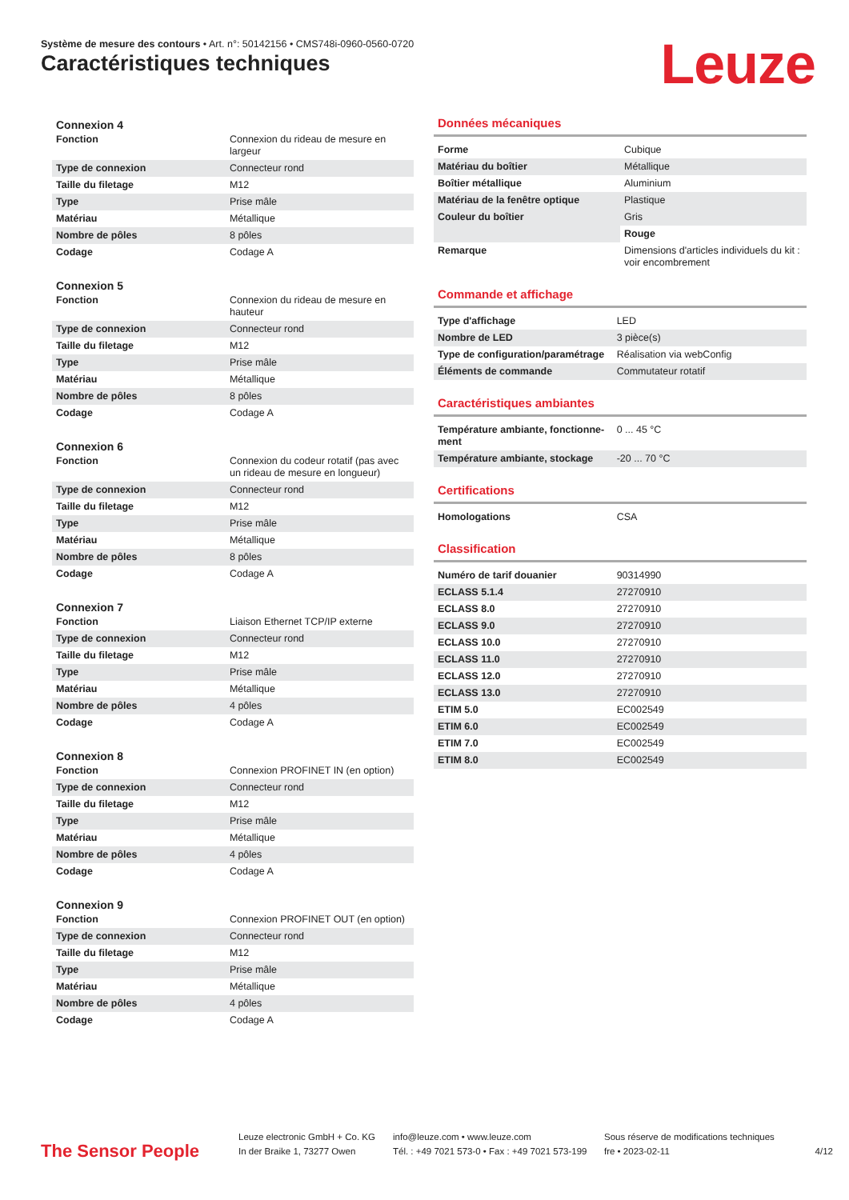Système de mesure des contours • Art. n°: 50142156 • CMS748i-0960-0560-0720
Caractéristiques techniques Leuze
Connexion 4
| Fonction | Connexion du rideau de mesure en largeur |
| Type de connexion | Connecteur rond |
| Taille du filetage | M12 |
| Type | Prise mâle |
| Matériau | Métallique |
| Nombre de pôles | 8 pôles |
| Codage | Codage A |
Connexion 5
| Fonction | Connexion du rideau de mesure en hauteur |
| Type de connexion | Connecteur rond |
| Taille du filetage | M12 |
| Type | Prise mâle |
| Matériau | Métallique |
| Nombre de pôles | 8 pôles |
| Codage | Codage A |
Connexion 6
| Fonction | Connexion du codeur rotatif (pas avec un rideau de mesure en longueur) |
| Type de connexion | Connecteur rond |
| Taille du filetage | M12 |
| Type | Prise mâle |
| Matériau | Métallique |
| Nombre de pôles | 8 pôles |
| Codage | Codage A |
Connexion 7
| Fonction | Liaison Ethernet TCP/IP externe |
| Type de connexion | Connecteur rond |
| Taille du filetage | M12 |
| Type | Prise mâle |
| Matériau | Métallique |
| Nombre de pôles | 4 pôles |
| Codage | Codage A |
Connexion 8
| Fonction | Connexion PROFINET IN (en option) |
| Type de connexion | Connecteur rond |
| Taille du filetage | M12 |
| Type | Prise mâle |
| Matériau | Métallique |
| Nombre de pôles | 4 pôles |
| Codage | Codage A |
Connexion 9
| Fonction | Connexion PROFINET OUT (en option) |
| Type de connexion | Connecteur rond |
| Taille du filetage | M12 |
| Type | Prise mâle |
| Matériau | Métallique |
| Nombre de pôles | 4 pôles |
| Codage | Codage A |
Données mécaniques
| Forme | Cubique |
| Matériau du boîtier | Métallique |
| Boîtier métallique | Aluminium |
| Matériau de la fenêtre optique | Plastique |
| Couleur du boîtier | Gris |
| | Rouge |
| Remarque | Dimensions d'articles individuels du kit : voir encombrement |
Commande et affichage
| Type d'affichage | LED |
| Nombre de LED | 3 pièce(s) |
| Type de configuration/paramétrage | Réalisation via webConfig |
| Éléments de commande | Commutateur rotatif |
Caractéristiques ambiantes
| Température ambiante, fonctionne-ment | 0 ... 45 °C |
| Température ambiante, stockage | -20 ... 70 °C |
Certifications
| Homologations | CSA |
Classification
| Numéro de tarif douanier | 90314990 |
| ECLASS 5.1.4 | 27270910 |
| ECLASS 8.0 | 27270910 |
| ECLASS 9.0 | 27270910 |
| ECLASS 10.0 | 27270910 |
| ECLASS 11.0 | 27270910 |
| ECLASS 12.0 | 27270910 |
| ECLASS 13.0 | 27270910 |
| ETIM 5.0 | EC002549 |
| ETIM 6.0 | EC002549 |
| ETIM 7.0 | EC002549 |
| ETIM 8.0 | EC002549 |
The Sensor People
Leuze electronic GmbH + Co. KG
In der Braike 1, 73277 Owen
info@leuze.com • www.leuze.com
Tél. : +49 7021 573-0 • Fax : +49 7021 573-199
Sous réserve de modifications techniques
fre • 2023-02-11
4/12